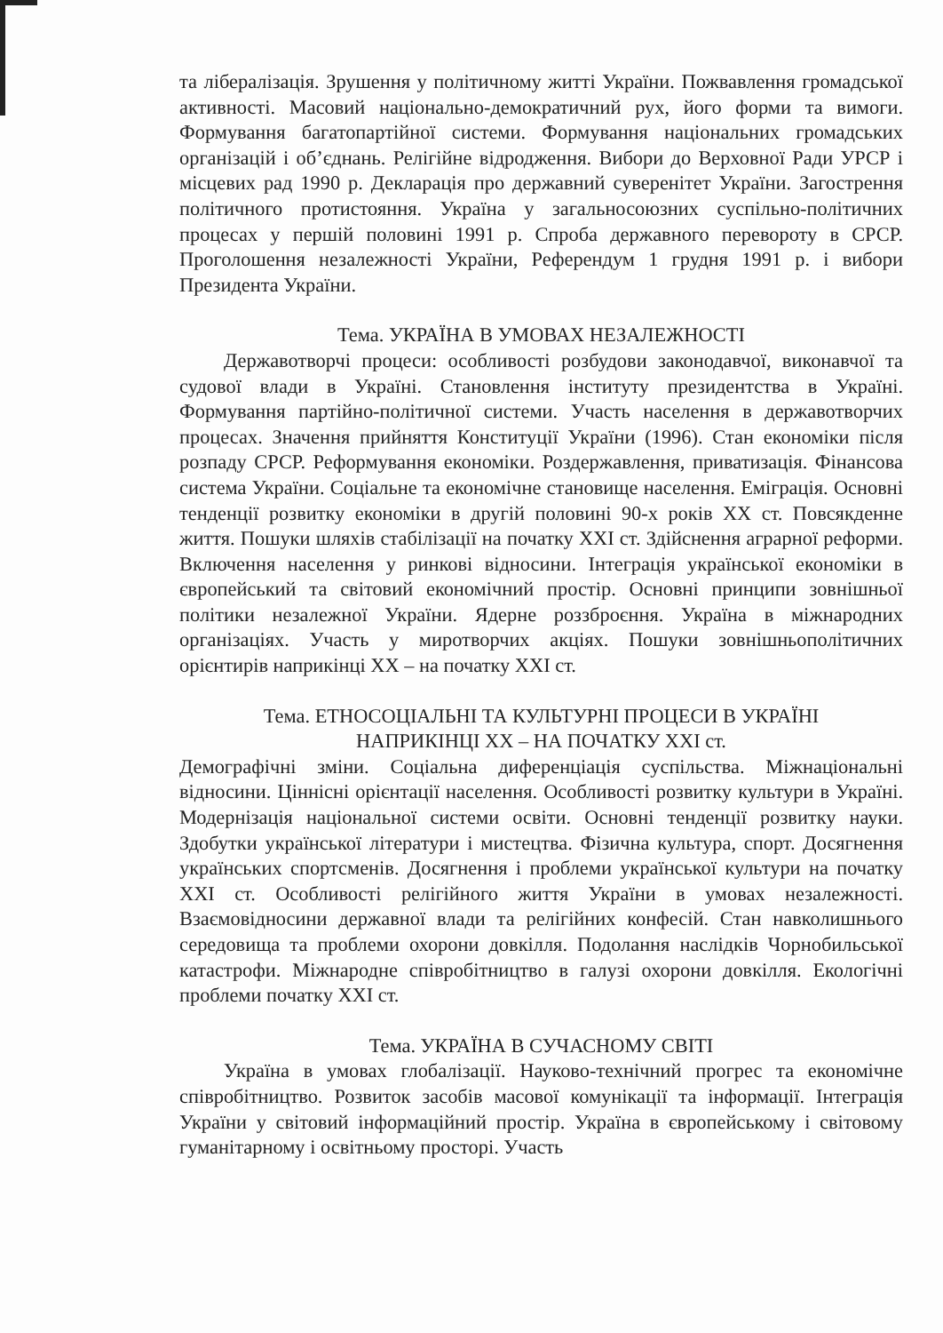та лібералізація. Зрушення у політичному житті України. Пожвавлення громадської активності. Масовий національно-демократичний рух, його форми та вимоги. Формування багатопартійної системи. Формування національних громадських організацій і об’єднань. Релігійне відродження. Вибори до Верховної Ради УРСР і місцевих рад 1990 р. Декларація про державний суверенітет України. Загострення політичного протистояння. Україна у загальносоюзних суспільно-політичних процесах у першій половині 1991 р. Спроба державного перевороту в СРСР. Проголошення незалежності України, Референдум 1 грудня 1991 р. і вибори Президента України.
Тема. УКРАЇНА В УМОВАХ НЕЗАЛЕЖНОСТІ
Державотворчі процеси: особливості розбудови законодавчої, виконавчої та судової влади в Україні. Становлення інституту президентства в Україні. Формування партійно-політичної системи. Участь населення в державотворчих процесах. Значення прийняття Конституції України (1996). Стан економіки після розпаду СРСР. Реформування економіки. Роздержавлення, приватизація. Фінансова система України. Соціальне та економічне становище населення. Еміграція. Основні тенденції розвитку економіки в другій половині 90-х років XX ст. Повсякденне життя. Пошуки шляхів стабілізації на початку XXI ст. Здійснення аграрної реформи. Включення населення у ринкові відносини. Інтеграція української економіки в європейський та світовий економічний простір. Основні принципи зовнішньої політики незалежної України. Ядерне роззброєння. Україна в міжнародних організаціях. Участь у миротворчих акціях. Пошуки зовнішньополітичних орієнтирів наприкінці XX – на початку XXI ст.
Тема. ЕТНОСОЦІАЛЬНІ ТА КУЛЬТУРНІ ПРОЦЕСИ В УКРАЇНІ
НАПРИКІНЦІ XX – НА ПОЧАТКУ XXI ст.
Демографічні зміни. Соціальна диференціація суспільства. Міжнаціональні відносини. Ціннісні орієнтації населення. Особливості розвитку культури в Україні. Модернізація національної системи освіти. Основні тенденції розвитку науки. Здобутки української літератури і мистецтва. Фізична культура, спорт. Досягнення українських спортсменів. Досягнення і проблеми української культури на початку XXI ст. Особливості релігійного життя України в умовах незалежності. Взаємовідносини державної влади та релігійних конфесій. Стан навколишнього середовища та проблеми охорони довкілля. Подолання наслідків Чорнобильської катастрофи. Міжнародне співробітництво в галузі охорони довкілля. Екологічні проблеми початку XXI ст.
Тема. УКРАЇНА В СУЧАСНОМУ СВІТІ
Україна в умовах глобалізації. Науково-технічний прогрес та економічне співробітництво. Розвиток засобів масової комунікації та інформації. Інтеграція України у світовий інформаційний простір. Україна в європейському і світовому гуманітарному і освітньому просторі. Участь